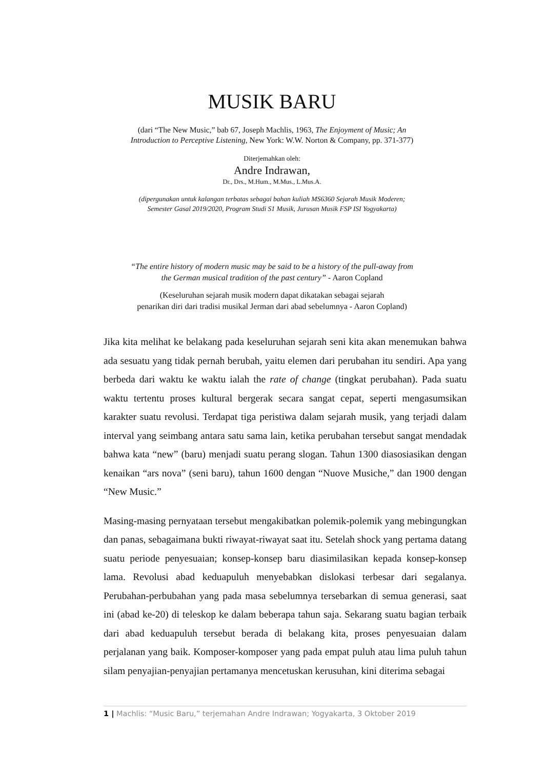MUSIK BARU
(dari “The New Music,” bab 67, Joseph Machlis, 1963, The Enjoyment of Music; An
Introduction to Perceptive Listening, New York: W.W. Norton & Company, pp. 371-377)
Diterjemahkan oleh:
Andre Indrawan,
Dr., Drs., M.Hum., M.Mus., L.Mus.A.
(dipergunakan untuk kalangan terbatas sebagai bahan kuliah MS6360 Sejarah Musik Moderen;
Semester Gasal 2019/2020, Program Studi S1 Musik, Jurusan Musik FSP ISI Yogyakarta)
“The entire history of modern music may be said to be a history of the pull-away from
the German musical tradition of the past century” - Aaron Copland
(Keseluruhan sejarah musik modern dapat dikatakan sebagai sejarah
penarikan diri dari tradisi musikal Jerman dari abad sebelumnya - Aaron Copland)
Jika kita melihat ke belakang pada keseluruhan sejarah seni kita akan menemukan bahwa ada sesuatu yang tidak pernah berubah, yaitu elemen dari perubahan itu sendiri. Apa yang berbeda dari waktu ke waktu ialah the rate of change (tingkat perubahan). Pada suatu waktu tertentu proses kultural bergerak secara sangat cepat, seperti mengasumsikan karakter suatu revolusi. Terdapat tiga peristiwa dalam sejarah musik, yang terjadi dalam interval yang seimbang antara satu sama lain, ketika perubahan tersebut sangat mendadak bahwa kata “new” (baru) menjadi suatu perang slogan. Tahun 1300 diasosiasikan dengan kenaikan “ars nova” (seni baru), tahun 1600 dengan “Nuove Musiche,” dan 1900 dengan “New Music.”
Masing-masing pernyataan tersebut mengakibatkan polemik-polemik yang mebingungkan dan panas, sebagaimana bukti riwayat-riwayat saat itu. Setelah shock yang pertama datang suatu periode penyesuaian; konsep-konsep baru diasimilasikan kepada konsep-konsep lama. Revolusi abad keduapuluh menyebabkan dislokasi terbesar dari segalanya. Perubahan-perbubahan yang pada masa sebelumnya tersebarkan di semua generasi, saat ini (abad ke-20) di teleskop ke dalam beberapa tahun saja. Sekarang suatu bagian terbaik dari abad keduapuluh tersebut berada di belakang kita, proses penyesuaian dalam perjalanan yang baik. Komposer-komposer yang pada empat puluh atau lima puluh tahun silam penyajian-penyajian pertamanya mencetuskan kerusuhan, kini diterima sebagai
1 | Machlis: “Music Baru,” terjemahan Andre Indrawan; Yogyakarta, 3 Oktober 2019